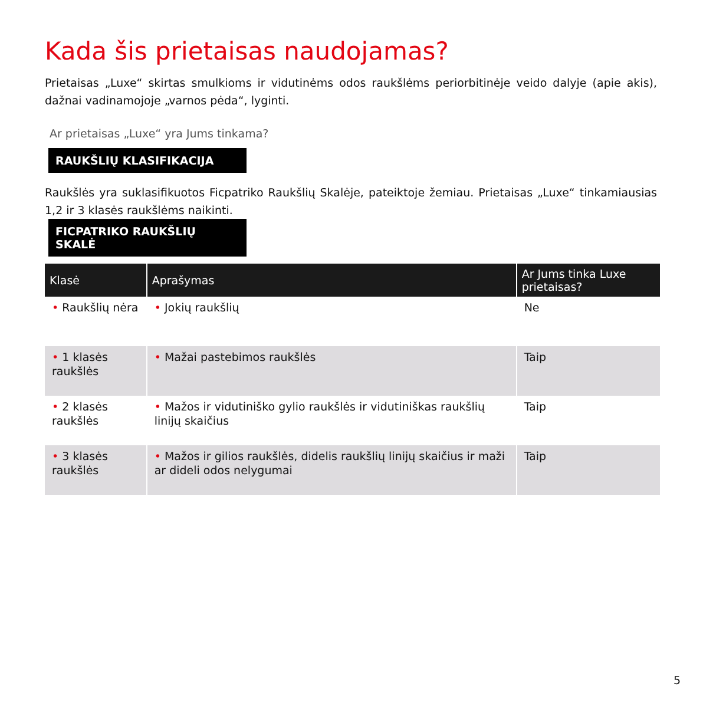Kada šis prietaisas naudojamas?
Prietaisas „Luxe“ skirtas smulkioms ir vidutinėms odos raukšlėms periorbitinėje veido dalyje (apie akis), dažnai vadinamojoje „varnos pėda“, lyginti.
Ar prietaisas „Luxe“ yra Jums tinkama?
RAUKŠLIŲ KLASIFIKACIJA
Raukšlės yra suklasifikuotos Ficpatriko Raukšlių Skalėje, pateiktoje žemiau. Prietaisas „Luxe“ tinkamiausias 1,2 ir 3 klasės raukšlėms naikinti.
FICPATRIKO RAUKŠLIŲ SKALĖ
| Klasė | Aprašymas | Ar Jums tinka Luxe prietaisas? |
| --- | --- | --- |
| • Raukšlių nėra | • Jokių raukšlių | Ne |
| • 1 klasės raukšlės | • Mažai pastebimos raukšlės | Taip |
| • 2 klasės raukšlės | • Mažos ir vidutiniško gylio raukšlės ir vidutiniškas raukšlių linijų skaičius | Taip |
| • 3 klasės raukšlės | • Mažos ir gilios raukšlės, didelis raukšlių linijų skaičius ir maži ar dideli odos nelygumai | Taip |
5